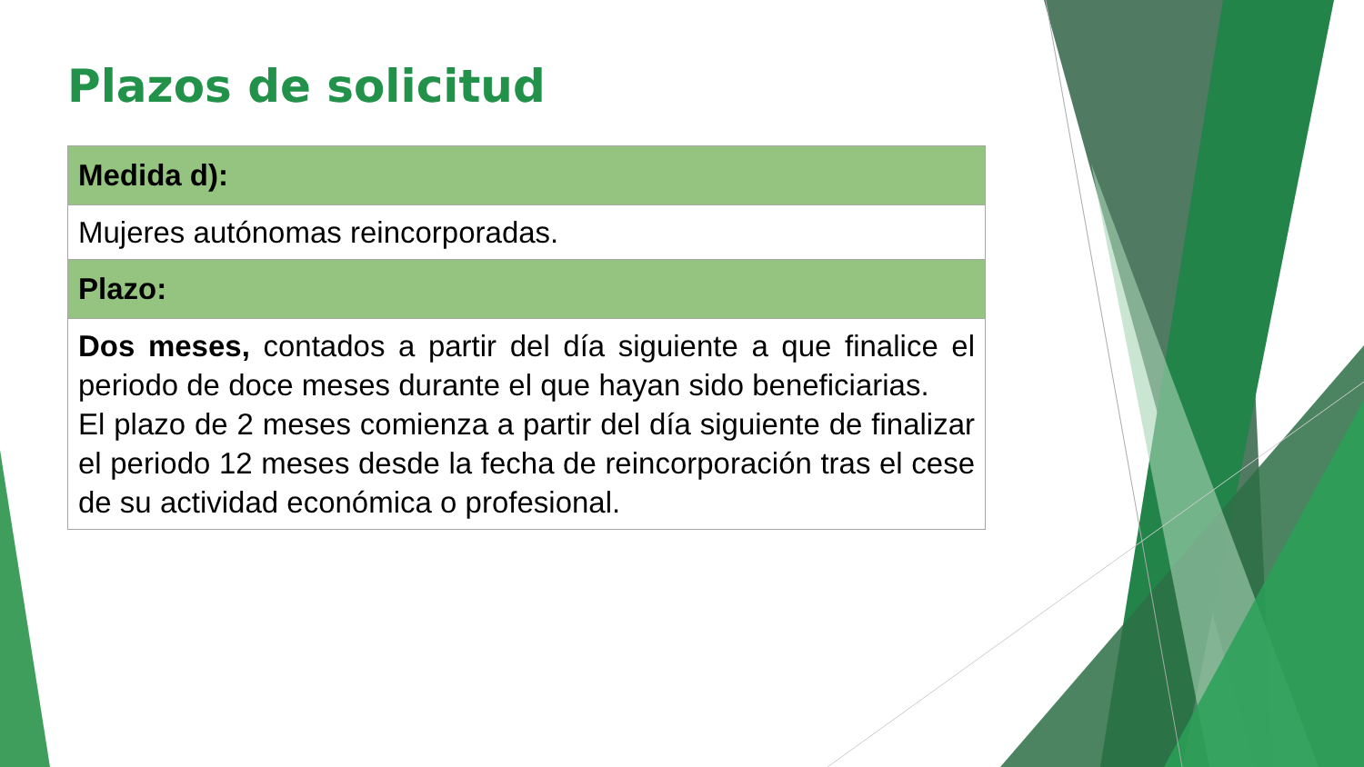Plazos de solicitud
| Medida d): |
| --- |
| Mujeres autónomas reincorporadas. |
| Plazo: |
| Dos meses, contados a partir del día siguiente a que finalice el periodo de doce meses durante el que hayan sido beneficiarias. El plazo de 2 meses comienza a partir del día siguiente de finalizar el periodo 12 meses desde la fecha de reincorporación tras el cese de su actividad económica o profesional. |